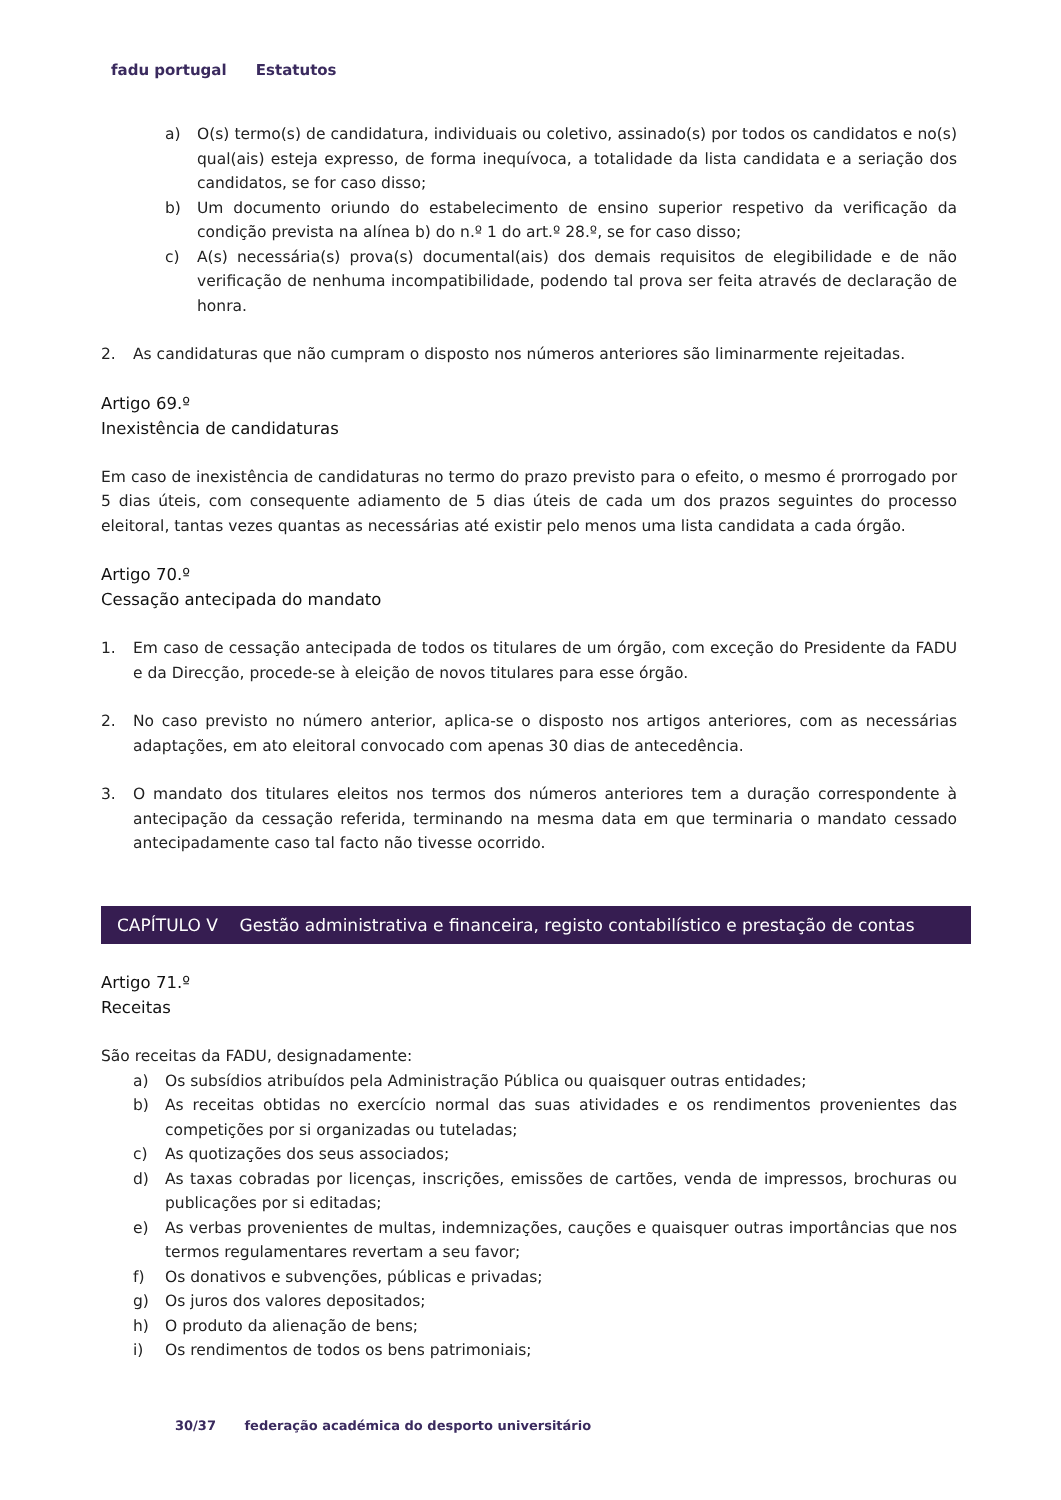fadu portugal Estatutos
a) O(s) termo(s) de candidatura, individuais ou coletivo, assinado(s) por todos os candidatos e no(s) qual(ais) esteja expresso, de forma inequívoca, a totalidade da lista candidata e a seriação dos candidatos, se for caso disso;
b) Um documento oriundo do estabelecimento de ensino superior respetivo da verificação da condição prevista na alínea b) do n.º 1 do art.º 28.º, se for caso disso;
c) A(s) necessária(s) prova(s) documental(ais) dos demais requisitos de elegibilidade e de não verificação de nenhuma incompatibilidade, podendo tal prova ser feita através de declaração de honra.
2. As candidaturas que não cumpram o disposto nos números anteriores são liminarmente rejeitadas.
Artigo 69.º
Inexistência de candidaturas
Em caso de inexistência de candidaturas no termo do prazo previsto para o efeito, o mesmo é prorrogado por 5 dias úteis, com consequente adiamento de 5 dias úteis de cada um dos prazos seguintes do processo eleitoral, tantas vezes quantas as necessárias até existir pelo menos uma lista candidata a cada órgão.
Artigo 70.º
Cessação antecipada do mandato
1. Em caso de cessação antecipada de todos os titulares de um órgão, com exceção do Presidente da FADU e da Direcção, procede-se à eleição de novos titulares para esse órgão.
2. No caso previsto no número anterior, aplica-se o disposto nos artigos anteriores, com as necessárias adaptações, em ato eleitoral convocado com apenas 30 dias de antecedência.
3. O mandato dos titulares eleitos nos termos dos números anteriores tem a duração correspondente à antecipação da cessação referida, terminando na mesma data em que terminaria o mandato cessado antecipadamente caso tal facto não tivesse ocorrido.
CAPÍTULO V Gestão administrativa e financeira, registo contabilístico e prestação de contas
Artigo 71.º
Receitas
São receitas da FADU, designadamente:
a) Os subsídios atribuídos pela Administração Pública ou quaisquer outras entidades;
b) As receitas obtidas no exercício normal das suas atividades e os rendimentos provenientes das competições por si organizadas ou tuteladas;
c) As quotizações dos seus associados;
d) As taxas cobradas por licenças, inscrições, emissões de cartões, venda de impressos, brochuras ou publicações por si editadas;
e) As verbas provenientes de multas, indemnizações, cauções e quaisquer outras importâncias que nos termos regulamentares revertam a seu favor;
f) Os donativos e subvenções, públicas e privadas;
g) Os juros dos valores depositados;
h) O produto da alienação de bens;
i) Os rendimentos de todos os bens patrimoniais;
30/37 federação académica do desporto universitário